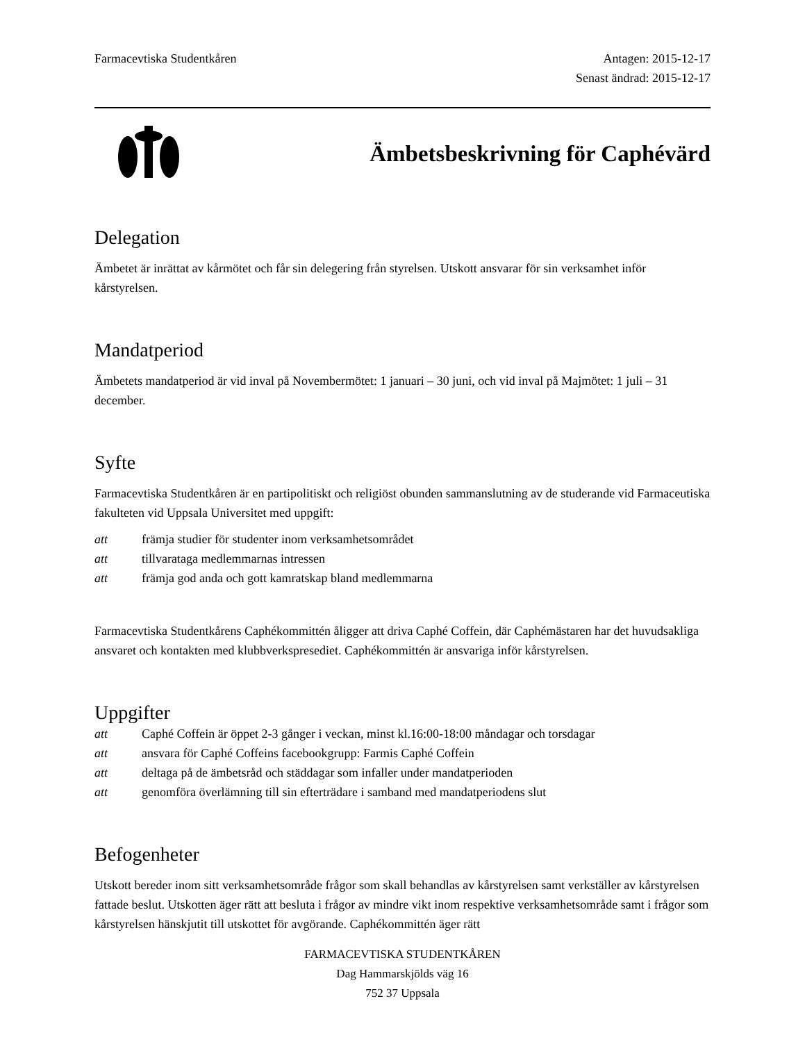Farmacevtiska Studentkåren Antagen: 2015-12-17
Senast ändrad: 2015-12-17
Ämbetsbeskrivning för Caphévärd
Delegation
Ämbetet är inrättat av kårmötet och får sin delegering från styrelsen. Utskott ansvarar för sin verksamhet inför kårstyrelsen.
Mandatperiod
Ämbetets mandatperiod är vid inval på Novembermötet: 1 januari – 30 juni, och vid inval på Majmötet: 1 juli – 31 december.
Syfte
Farmacevtiska Studentkåren är en partipolitiskt och religiöst obunden sammanslutning av de studerande vid Farmaceutiska fakulteten vid Uppsala Universitet med uppgift:
att främja studier för studenter inom verksamhetsområdet
att tillvarataga medlemmarnas intressen
att främja god anda och gott kamratskap bland medlemmarna
Farmacevtiska Studentkårens Caphékommittén åligger att driva Caphé Coffein, där Caphémästaren har det huvudsakliga ansvaret och kontakten med klubbverkspresediet. Caphékommittén är ansvariga inför kårstyrelsen.
Uppgifter
att Caphé Coffein är öppet 2-3 gånger i veckan, minst kl.16:00-18:00 måndagar och torsdagar
att ansvara för Caphé Coffeins facebookgrupp: Farmis Caphé Coffein
att deltaga på de ämbetsråd och städdagar som infaller under mandatperioden
att genomföra överlämning till sin efterträdare i samband med mandatperiodens slut
Befogenheter
Utskott bereder inom sitt verksamhetsområde frågor som skall behandlas av kårstyrelsen samt verkställer av kårstyrelsen fattade beslut. Utskotten äger rätt att besluta i frågor av mindre vikt inom respektive verksamhetsområde samt i frågor som kårstyrelsen hänskjutit till utskottet för avgörande. Caphékommittén äger rätt
FARMACEVTISKA STUDENTKÅREN
Dag Hammarskjölds väg 16
752 37 Uppsala